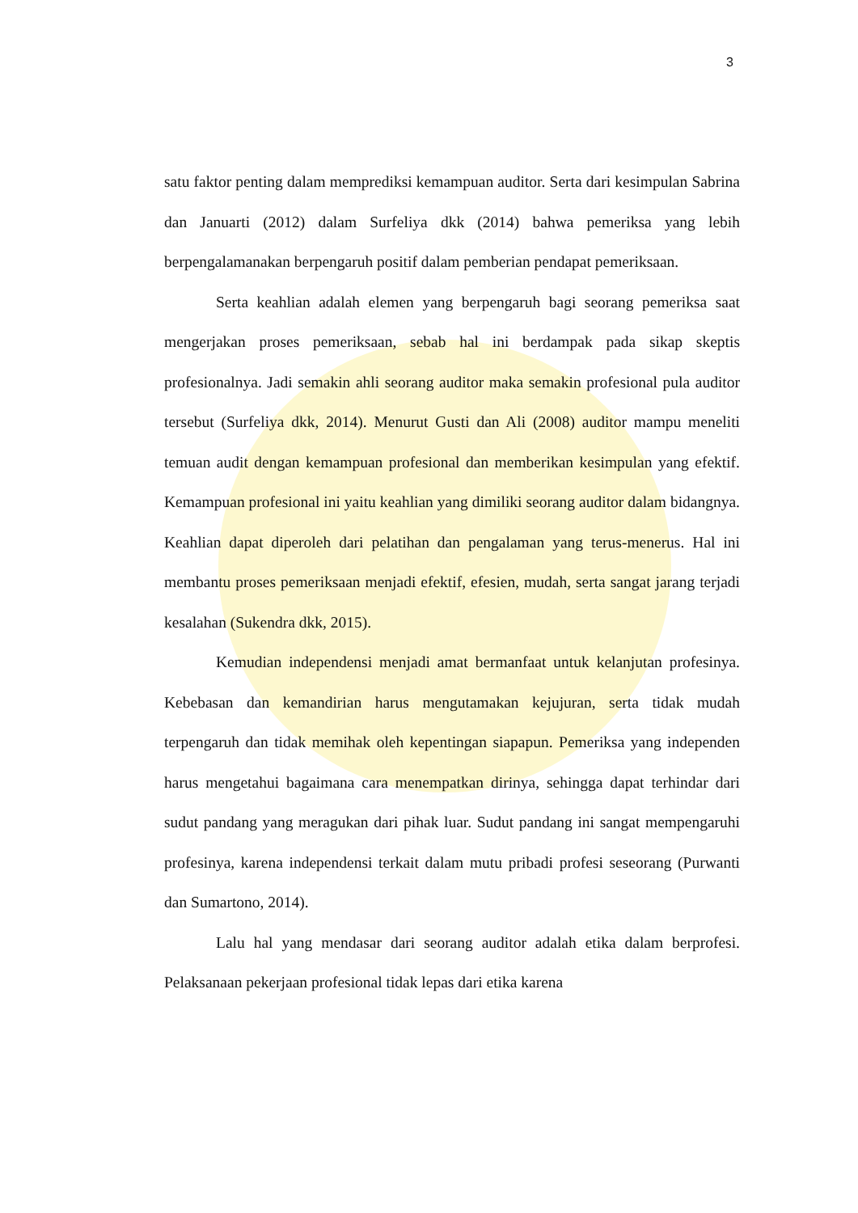3
satu faktor penting dalam memprediksi kemampuan auditor. Serta dari kesimpulan Sabrina dan Januarti (2012) dalam Surfeliya dkk (2014) bahwa pemeriksa yang lebih berpengalamanakan berpengaruh positif dalam pemberian pendapat pemeriksaan.
Serta keahlian adalah elemen yang berpengaruh bagi seorang pemeriksa saat mengerjakan proses pemeriksaan, sebab hal ini berdampak pada sikap skeptis profesionalnya. Jadi semakin ahli seorang auditor maka semakin profesional pula auditor tersebut (Surfeliya dkk, 2014). Menurut Gusti dan Ali (2008) auditor mampu meneliti temuan audit dengan kemampuan profesional dan memberikan kesimpulan yang efektif. Kemampuan profesional ini yaitu keahlian yang dimiliki seorang auditor dalam bidangnya. Keahlian dapat diperoleh dari pelatihan dan pengalaman yang terus-menerus. Hal ini membantu proses pemeriksaan menjadi efektif, efesien, mudah, serta sangat jarang terjadi kesalahan (Sukendra dkk, 2015).
Kemudian independensi menjadi amat bermanfaat untuk kelanjutan profesinya. Kebebasan dan kemandirian harus mengutamakan kejujuran, serta tidak mudah terpengaruh dan tidak memihak oleh kepentingan siapapun. Pemeriksa yang independen harus mengetahui bagaimana cara menempatkan dirinya, sehingga dapat terhindar dari sudut pandang yang meragukan dari pihak luar. Sudut pandang ini sangat mempengaruhi profesinya, karena independensi terkait dalam mutu pribadi profesi seseorang (Purwanti dan Sumartono, 2014).
Lalu hal yang mendasar dari seorang auditor adalah etika dalam berprofesi. Pelaksanaan pekerjaan profesional tidak lepas dari etika karena